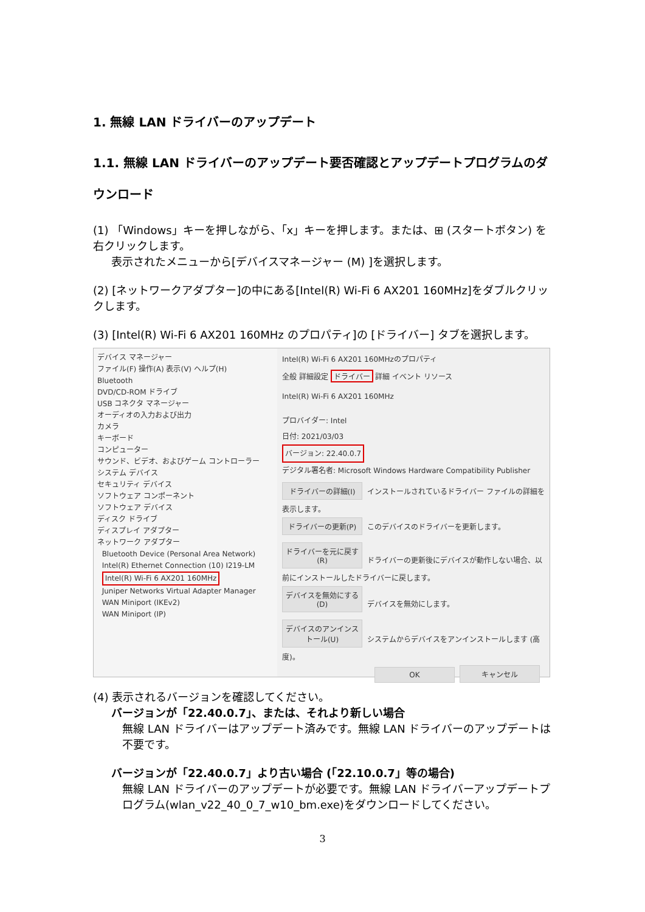1. 無線 LAN ドライバーのアップデート
1.1. 無線 LAN ドライバーのアップデート要否確認とアップデートプログラムのダウンロード
(1) 「Windows」キーを押しながら、「x」キーを押します。または、⊞ (スタートボタン) を右クリックします。
表示されたメニューから[デバイスマネージャー (M) ]を選択します。
(2) [ネットワークアダプター]の中にある[Intel(R) Wi-Fi 6 AX201 160MHz]をダブルクリックします。
(3) [Intel(R) Wi-Fi 6 AX201 160MHz のプロパティ]の [ドライバー] タブを選択します。
デバイス マネージャー
ファイル(F) 操作(A) 表示(V) ヘルプ(H)
Bluetooth
DVD/CD-ROM ドライブ
USB コネクタ マネージャー
オーディオの入力および出力
カメラ
キーボード
コンピューター
サウンド、ビデオ、およびゲーム コントローラー
システム デバイス
セキュリティ デバイス
ソフトウェア コンポーネント
ソフトウェア デバイス
ディスク ドライブ
ディスプレイ アダプター
ネットワーク アダプター
Bluetooth Device (Personal Area Network)
Intel(R) Ethernet Connection (10) I219-LM
Intel(R) Wi-Fi 6 AX201 160MHz
Juniper Networks Virtual Adapter Manager
WAN Miniport (IKEv2)
WAN Miniport (IP)
Intel(R) Wi-Fi 6 AX201 160MHzのプロパティ
全般 詳細設定 ドライバー 詳細 イベント リソース
Intel(R) Wi-Fi 6 AX201 160MHz
プロバイダー: Intel
日付: 2021/03/03
バージョン: 22.40.0.7
デジタル署名者: Microsoft Windows Hardware Compatibility Publisher
ドライバーの詳細(I) インストールされているドライバー ファイルの詳細を表示します。
ドライバーの更新(P) このデバイスのドライバーを更新します。
ドライバーを元に戻す(R) ドライバーの更新後にデバイスが動作しない場合、以前にインストールしたドライバーに戻します。
デバイスを無効にする(D) デバイスを無効にします。
デバイスのアンインストール(U) システムからデバイスをアンインストールします (高度)。
OK キャンセル
(4) 表示されるバージョンを確認してください。
バージョンが「22.40.0.7」、または、それより新しい場合
無線 LAN ドライバーはアップデート済みです。無線 LAN ドライバーのアップデートは不要です。
バージョンが「22.40.0.7」より古い場合 (「22.10.0.7」等の場合)
無線 LAN ドライバーのアップデートが必要です。無線 LAN ドライバーアップデートプログラム(wlan_v22_40_0_7_w10_bm.exe)をダウンロードしてください。
3